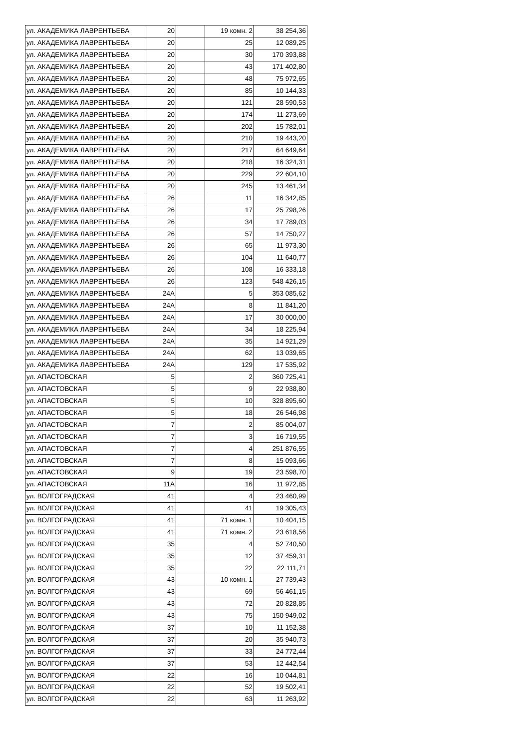| ул. АКАДЕМИКА ЛАВРЕНТЬЕВА | 20 | | 19 комн. 2 | 38 254,36 |
| ул. АКАДЕМИКА ЛАВРЕНТЬЕВА | 20 | | 25 | 12 089,25 |
| ул. АКАДЕМИКА ЛАВРЕНТЬЕВА | 20 | | 30 | 170 393,88 |
| ул. АКАДЕМИКА ЛАВРЕНТЬЕВА | 20 | | 43 | 171 402,80 |
| ул. АКАДЕМИКА ЛАВРЕНТЬЕВА | 20 | | 48 | 75 972,65 |
| ул. АКАДЕМИКА ЛАВРЕНТЬЕВА | 20 | | 85 | 10 144,33 |
| ул. АКАДЕМИКА ЛАВРЕНТЬЕВА | 20 | | 121 | 28 590,53 |
| ул. АКАДЕМИКА ЛАВРЕНТЬЕВА | 20 | | 174 | 11 273,69 |
| ул. АКАДЕМИКА ЛАВРЕНТЬЕВА | 20 | | 202 | 15 782,01 |
| ул. АКАДЕМИКА ЛАВРЕНТЬЕВА | 20 | | 210 | 19 443,20 |
| ул. АКАДЕМИКА ЛАВРЕНТЬЕВА | 20 | | 217 | 64 649,64 |
| ул. АКАДЕМИКА ЛАВРЕНТЬЕВА | 20 | | 218 | 16 324,31 |
| ул. АКАДЕМИКА ЛАВРЕНТЬЕВА | 20 | | 229 | 22 604,10 |
| ул. АКАДЕМИКА ЛАВРЕНТЬЕВА | 20 | | 245 | 13 461,34 |
| ул. АКАДЕМИКА ЛАВРЕНТЬЕВА | 26 | | 11 | 16 342,85 |
| ул. АКАДЕМИКА ЛАВРЕНТЬЕВА | 26 | | 17 | 25 798,26 |
| ул. АКАДЕМИКА ЛАВРЕНТЬЕВА | 26 | | 34 | 17 789,03 |
| ул. АКАДЕМИКА ЛАВРЕНТЬЕВА | 26 | | 57 | 14 750,27 |
| ул. АКАДЕМИКА ЛАВРЕНТЬЕВА | 26 | | 65 | 11 973,30 |
| ул. АКАДЕМИКА ЛАВРЕНТЬЕВА | 26 | | 104 | 11 640,77 |
| ул. АКАДЕМИКА ЛАВРЕНТЬЕВА | 26 | | 108 | 16 333,18 |
| ул. АКАДЕМИКА ЛАВРЕНТЬЕВА | 26 | | 123 | 548 426,15 |
| ул. АКАДЕМИКА ЛАВРЕНТЬЕВА | 24А | | 5 | 353 085,62 |
| ул. АКАДЕМИКА ЛАВРЕНТЬЕВА | 24А | | 8 | 11 841,20 |
| ул. АКАДЕМИКА ЛАВРЕНТЬЕВА | 24А | | 17 | 30 000,00 |
| ул. АКАДЕМИКА ЛАВРЕНТЬЕВА | 24А | | 34 | 18 225,94 |
| ул. АКАДЕМИКА ЛАВРЕНТЬЕВА | 24А | | 35 | 14 921,29 |
| ул. АКАДЕМИКА ЛАВРЕНТЬЕВА | 24А | | 62 | 13 039,65 |
| ул. АКАДЕМИКА ЛАВРЕНТЬЕВА | 24А | | 129 | 17 535,92 |
| ул. АПАСТОВСКАЯ | 5 | | 2 | 360 725,41 |
| ул. АПАСТОВСКАЯ | 5 | | 9 | 22 938,80 |
| ул. АПАСТОВСКАЯ | 5 | | 10 | 328 895,60 |
| ул. АПАСТОВСКАЯ | 5 | | 18 | 26 546,98 |
| ул. АПАСТОВСКАЯ | 7 | | 2 | 85 004,07 |
| ул. АПАСТОВСКАЯ | 7 | | 3 | 16 719,55 |
| ул. АПАСТОВСКАЯ | 7 | | 4 | 251 876,55 |
| ул. АПАСТОВСКАЯ | 7 | | 8 | 15 093,66 |
| ул. АПАСТОВСКАЯ | 9 | | 19 | 23 598,70 |
| ул. АПАСТОВСКАЯ | 11А | | 16 | 11 972,85 |
| ул. ВОЛГОГРАДСКАЯ | 41 | | 4 | 23 460,99 |
| ул. ВОЛГОГРАДСКАЯ | 41 | | 41 | 19 305,43 |
| ул. ВОЛГОГРАДСКАЯ | 41 | | 71 комн. 1 | 10 404,15 |
| ул. ВОЛГОГРАДСКАЯ | 41 | | 71 комн. 2 | 23 618,56 |
| ул. ВОЛГОГРАДСКАЯ | 35 | | 4 | 52 740,50 |
| ул. ВОЛГОГРАДСКАЯ | 35 | | 12 | 37 459,31 |
| ул. ВОЛГОГРАДСКАЯ | 35 | | 22 | 22 111,71 |
| ул. ВОЛГОГРАДСКАЯ | 43 | | 10 комн. 1 | 27 739,43 |
| ул. ВОЛГОГРАДСКАЯ | 43 | | 69 | 56 461,15 |
| ул. ВОЛГОГРАДСКАЯ | 43 | | 72 | 20 828,85 |
| ул. ВОЛГОГРАДСКАЯ | 43 | | 75 | 150 949,02 |
| ул. ВОЛГОГРАДСКАЯ | 37 | | 10 | 11 152,38 |
| ул. ВОЛГОГРАДСКАЯ | 37 | | 20 | 35 940,73 |
| ул. ВОЛГОГРАДСКАЯ | 37 | | 33 | 24 772,44 |
| ул. ВОЛГОГРАДСКАЯ | 37 | | 53 | 12 442,54 |
| ул. ВОЛГОГРАДСКАЯ | 22 | | 16 | 10 044,81 |
| ул. ВОЛГОГРАДСКАЯ | 22 | | 52 | 19 502,41 |
| ул. ВОЛГОГРАДСКАЯ | 22 | | 63 | 11 263,92 |